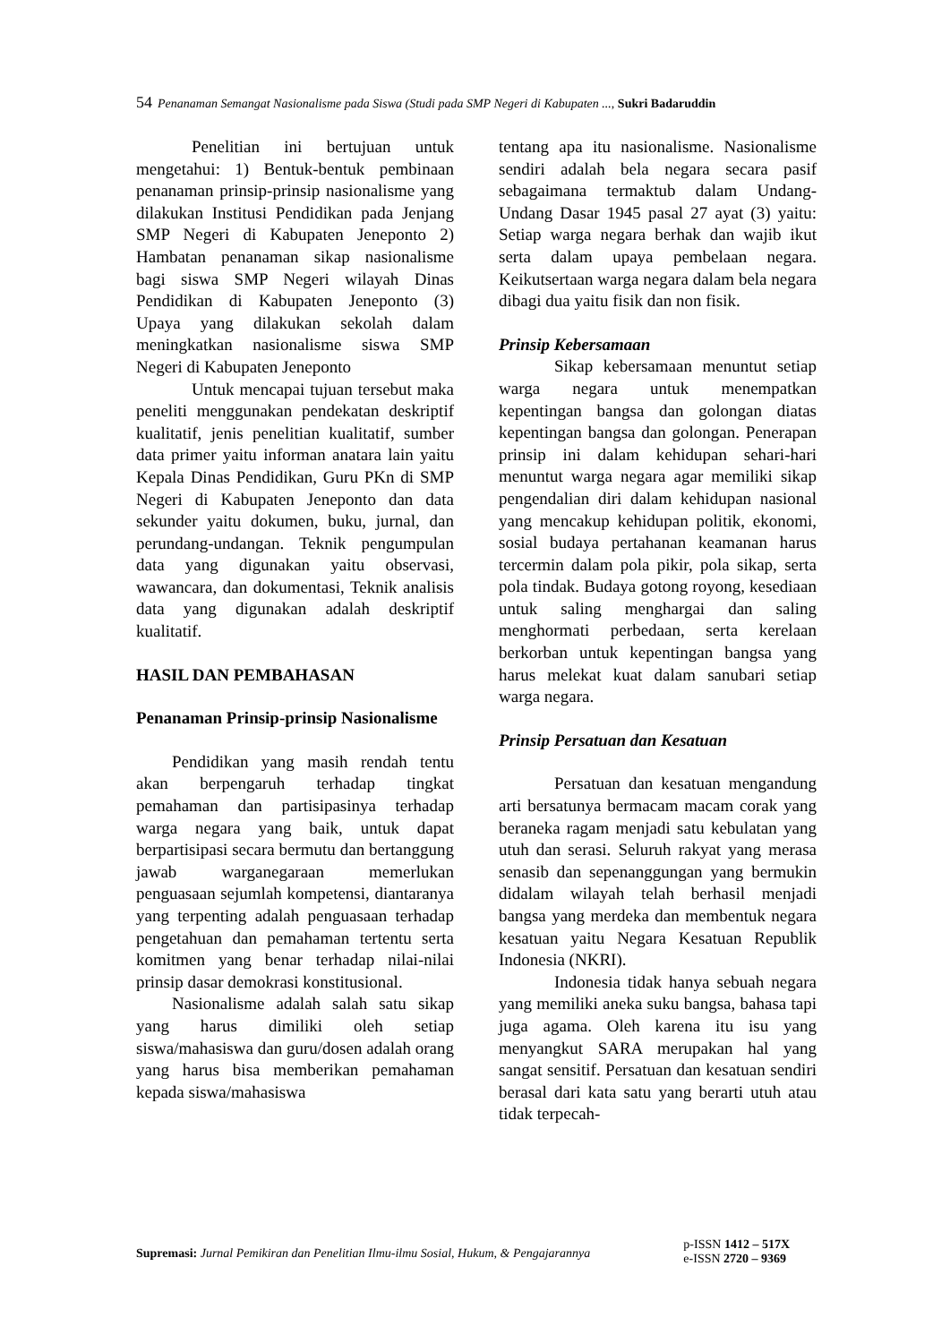54 Penanaman Semangat Nasionalisme pada Siswa (Studi pada SMP Negeri di Kabupaten ..., Sukri Badaruddin
Penelitian ini bertujuan untuk mengetahui: 1) Bentuk-bentuk pembinaan penanaman prinsip-prinsip nasionalisme yang dilakukan Institusi Pendidikan pada Jenjang SMP Negeri di Kabupaten Jeneponto 2) Hambatan penanaman sikap nasionalisme bagi siswa SMP Negeri wilayah Dinas Pendidikan di Kabupaten Jeneponto (3) Upaya yang dilakukan sekolah dalam meningkatkan nasionalisme siswa SMP Negeri di Kabupaten Jeneponto
Untuk mencapai tujuan tersebut maka peneliti menggunakan pendekatan deskriptif kualitatif, jenis penelitian kualitatif, sumber data primer yaitu informan anatara lain yaitu Kepala Dinas Pendidikan, Guru PKn di SMP Negeri di Kabupaten Jeneponto dan data sekunder yaitu dokumen, buku, jurnal, dan perundang-undangan. Teknik pengumpulan data yang digunakan yaitu observasi, wawancara, dan dokumentasi, Teknik analisis data yang digunakan adalah deskriptif kualitatif.
HASIL DAN PEMBAHASAN
Penanaman Prinsip-prinsip Nasionalisme
Pendidikan yang masih rendah tentu akan berpengaruh terhadap tingkat pemahaman dan partisipasinya terhadap warga negara yang baik, untuk dapat berpartisipasi secara bermutu dan bertanggung jawab warganegaraan memerlukan penguasaan sejumlah kompetensi, diantaranya yang terpenting adalah penguasaan terhadap pengetahuan dan pemahaman tertentu serta komitmen yang benar terhadap nilai-nilai prinsip dasar demokrasi konstitusional.
Nasionalisme adalah salah satu sikap yang harus dimiliki oleh setiap siswa/mahasiswa dan guru/dosen adalah orang yang harus bisa memberikan pemahaman kepada siswa/mahasiswa
tentang apa itu nasionalisme. Nasionalisme sendiri adalah bela negara secara pasif sebagaimana termaktub dalam Undang-Undang Dasar 1945 pasal 27 ayat (3) yaitu: Setiap warga negara berhak dan wajib ikut serta dalam upaya pembelaan negara. Keikutsertaan warga negara dalam bela negara dibagi dua yaitu fisik dan non fisik.
Prinsip Kebersamaan
Sikap kebersamaan menuntut setiap warga negara untuk menempatkan kepentingan bangsa dan golongan diatas kepentingan bangsa dan golongan. Penerapan prinsip ini dalam kehidupan sehari-hari menuntut warga negara agar memiliki sikap pengendalian diri dalam kehidupan nasional yang mencakup kehidupan politik, ekonomi, sosial budaya pertahanan keamanan harus tercermin dalam pola pikir, pola sikap, serta pola tindak. Budaya gotong royong, kesediaan untuk saling menghargai dan saling menghormati perbedaan, serta kerelaan berkorban untuk kepentingan bangsa yang harus melekat kuat dalam sanubari setiap warga negara.
Prinsip Persatuan dan Kesatuan
Persatuan dan kesatuan mengandung arti bersatunya bermacam macam corak yang beraneka ragam menjadi satu kebulatan yang utuh dan serasi. Seluruh rakyat yang merasa senasib dan sepenanggungan yang bermukin didalam wilayah telah berhasil menjadi bangsa yang merdeka dan membentuk negara kesatuan yaitu Negara Kesatuan Republik Indonesia (NKRI).
Indonesia tidak hanya sebuah negara yang memiliki aneka suku bangsa, bahasa tapi juga agama. Oleh karena itu isu yang menyangkut SARA merupakan hal yang sangat sensitif. Persatuan dan kesatuan sendiri berasal dari kata satu yang berarti utuh atau tidak terpecah-
Supremasi: Jurnal Pemikiran dan Penelitian Ilmu-ilmu Sosial, Hukum, & Pengajarannya
p-ISSN 1412 – 517X
e-ISSN 2720 – 9369